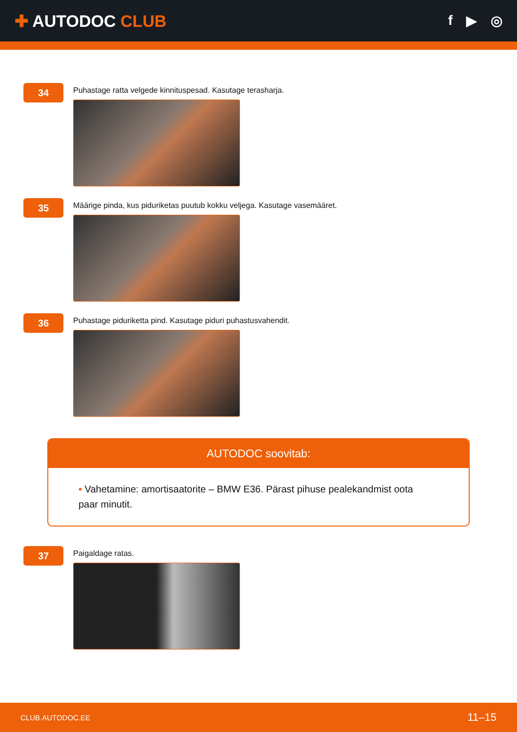✚ AUTODOC CLUB
f ▶ ◎
34
Puhastage ratta velgede kinnituspesad. Kasutage terasharja.
35
Määrige pinda, kus piduriketas puutub kokku veljega. Kasutage vasemääret.
36
Puhastage piduriketta pind. Kasutage piduri puhastusvahendit.
AUTODOC soovitab:
• Vahetamine: amortisaatorite – BMW E36. Pärast pihuse pealekandmist oota paar minutit.
37
Paigaldage ratas.
CLUB.AUTODOC.EE 11–15